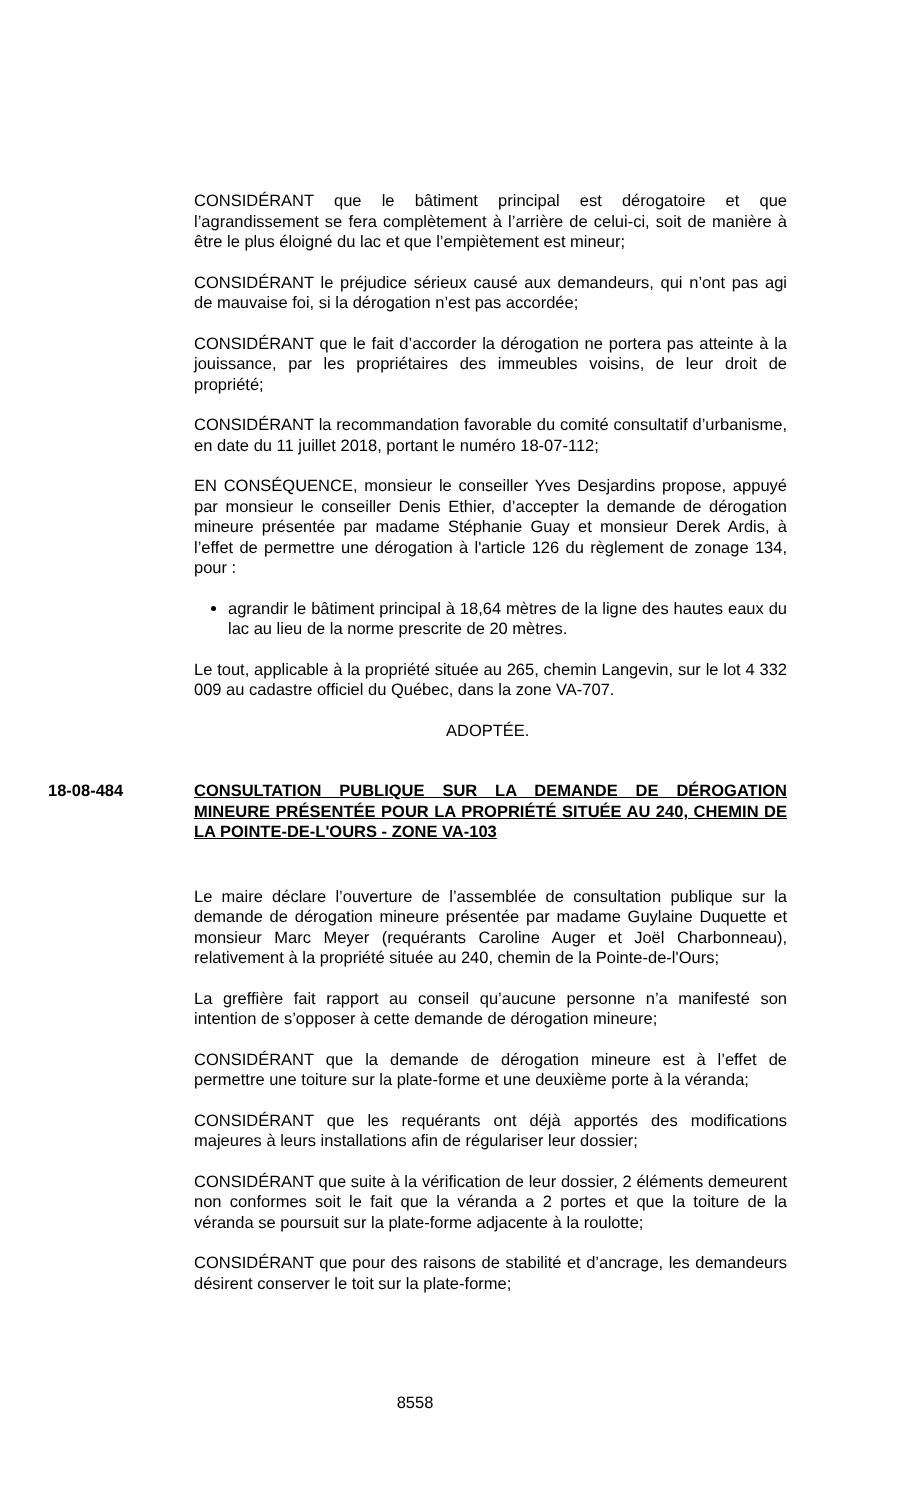CONSIDÉRANT que le bâtiment principal est dérogatoire et que l’agrandissement se fera complètement à l’arrière de celui-ci, soit de manière à être le plus éloigné du lac et que l’empiètement est mineur;
CONSIDÉRANT le préjudice sérieux causé aux demandeurs, qui n’ont pas agi de mauvaise foi, si la dérogation n’est pas accordée;
CONSIDÉRANT que le fait d’accorder la dérogation ne portera pas atteinte à la jouissance, par les propriétaires des immeubles voisins, de leur droit de propriété;
CONSIDÉRANT la recommandation favorable du comité consultatif d’urbanisme, en date du 11 juillet 2018, portant le numéro 18-07-112;
EN CONSÉQUENCE, monsieur le conseiller Yves Desjardins propose, appuyé par monsieur le conseiller Denis Ethier, d’accepter la demande de dérogation mineure présentée par madame Stéphanie Guay et monsieur Derek Ardis, à l’effet de permettre une dérogation à l'article 126 du règlement de zonage 134, pour :
agrandir le bâtiment principal à 18,64 mètres de la ligne des hautes eaux du lac au lieu de la norme prescrite de 20 mètres.
Le tout, applicable à la propriété située au 265, chemin Langevin, sur le lot 4 332 009 au cadastre officiel du Québec, dans la zone VA-707.
ADOPTÉE.
18-08-484 CONSULTATION PUBLIQUE SUR LA DEMANDE DE DÉROGATION MINEURE PRÉSENTÉE POUR LA PROPRIÉTÉ SITUÉE AU 240, CHEMIN DE LA POINTE-DE-L'OURS - ZONE VA-103
Le maire déclare l’ouverture de l’assemblée de consultation publique sur la demande de dérogation mineure présentée par madame Guylaine Duquette et monsieur Marc Meyer (requérants Caroline Auger et Joël Charbonneau), relativement à la propriété située au 240, chemin de la Pointe-de-l'Ours;
La greffière fait rapport au conseil qu’aucune personne n’a manifesté son intention de s’opposer à cette demande de dérogation mineure;
CONSIDÉRANT que la demande de dérogation mineure est à l’effet de permettre une toiture sur la plate-forme et une deuxième porte à la véranda;
CONSIDÉRANT que les requérants ont déjà apportés des modifications majeures à leurs installations afin de régulariser leur dossier;
CONSIDÉRANT que suite à la vérification de leur dossier, 2 éléments demeurent non conformes soit le fait que la véranda a 2 portes et que la toiture de la véranda se poursuit sur la plate-forme adjacente à la roulotte;
CONSIDÉRANT que pour des raisons de stabilité et d’ancrage, les demandeurs désirent conserver le toit sur la plate-forme;
8558